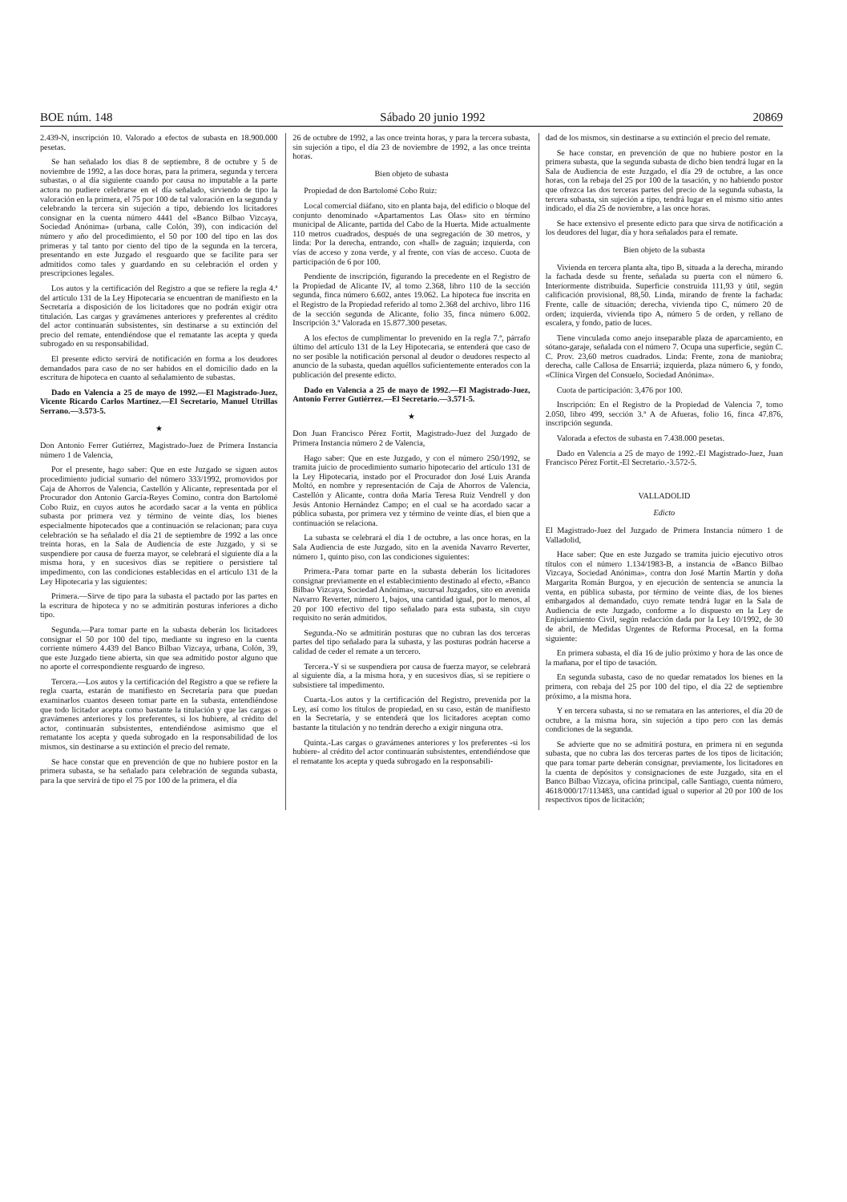BOE núm. 148 Sábado 20 junio 1992 20869
2.439-N, inscripción 10. Valorado a efectos de subasta en 18.900.000 pesetas.
Se han señalado los días 8 de septiembre, 8 de octubre y 5 de noviembre de 1992, a las doce horas, para la primera, segunda y tercera subastas, o al día siguiente cuando por causa no imputable a la parte actora no pudiere celebrarse en el día señalado, sirviendo de tipo la valoración en la primera, el 75 por 100 de tal valoración en la segunda y celebrando la tercera sin sujeción a tipo, debiendo los licitadores consignar en la cuenta número 4441 del «Banco Bilbao Vizcaya, Sociedad Anónima» (urbana, calle Colón, 39), con indicación del número y año del procedimiento, el 50 por 100 del tipo en las dos primeras y tal tanto por ciento del tipo de la segunda en la tercera, presentando en este Juzgado el resguardo que se facilite para ser admitidos como tales y guardando en su celebración el orden y prescripciones legales.
Los autos y la certificación del Registro a que se refiere la regla 4.ª del artículo 131 de la Ley Hipotecaria se encuentran de manifiesto en la Secretaría a disposición de los licitadores que no podrán exigir otra titulación. Las cargas y gravámenes anteriores y preferentes al crédito del actor continuarán subsistentes, sin destinarse a su extinción del precio del remate, entendiéndose que el rematante las acepta y queda subrogado en su responsabilidad.
El presente edicto servirá de notificación en forma a los deudores demandados para caso de no ser habidos en el domicilio dado en la escritura de hipoteca en cuanto al señalamiento de subastas.
Dado en Valencia a 25 de mayo de 1992.—El Magistrado-Juez, Vicente Ricardo Carlos Martínez.—El Secretario, Manuel Utrillas Serrano.—3.573-5.
★
Don Antonio Ferrer Gutiérrez, Magistrado-Juez de Primera Instancia número 1 de Valencia,
Por el presente, hago saber: Que en este Juzgado se siguen autos procedimiento judicial sumario del número 333/1992, promovidos por Caja de Ahorros de Valencia, Castellón y Alicante, representada por el Procurador don Antonio García-Reyes Comino, contra don Bartolomé Cobo Ruiz, en cuyos autos he acordado sacar a la venta en pública subasta por primera vez y término de veinte días, los bienes especialmente hipotecados que a continuación se relacionan; para cuya celebración se ha señalado el día 21 de septiembre de 1992 a las once treinta horas, en la Sala de Audiencia de este Juzgado, y si se suspendiere por causa de fuerza mayor, se celebrará el siguiente día a la misma hora, y en sucesivos días se repitiere o persistiere tal impedimento, con las condiciones establecidas en el artículo 131 de la Ley Hipotecaria y las siguientes:
Primera.—Sirve de tipo para la subasta el pactado por las partes en la escritura de hipoteca y no se admitirán posturas inferiores a dicho tipo.
Segunda.—Para tomar parte en la subasta deberán los licitadores consignar el 50 por 100 del tipo, mediante su ingreso en la cuenta corriente número 4.439 del Banco Bilbao Vizcaya, urbana, Colón, 39, que este Juzgado tiene abierta, sin que sea admitido postor alguno que no aporte el correspondiente resguardo de ingreso.
Tercera.—Los autos y la certificación del Registro a que se refiere la regla cuarta, estarán de manifiesto en Secretaría para que puedan examinarlos cuantos deseen tomar parte en la subasta, entendiéndose que todo licitador acepta como bastante la titulación y que las cargas o gravámenes anteriores y los preferentes, si los hubiere, al crédito del actor, continuarán subsistentes, entendiéndose asimismo que el rematante los acepta y queda subrogado en la responsabilidad de los mismos, sin destinarse a su extinción el precio del remate.
Se hace constar que en prevención de que no hubiere postor en la primera subasta, se ha señalado para celebración de segunda subasta, para la que servirá de tipo el 75 por 100 de la primera, el día
26 de octubre de 1992, a las once treinta horas, y para la tercera subasta, sin sujeción a tipo, el día 23 de noviembre de 1992, a las once treinta horas.
Bien objeto de subasta
Propiedad de don Bartolomé Cobo Ruiz:
Local comercial diáfano, sito en planta baja, del edificio o bloque del conjunto denominado «Apartamentos Las Olas» sito en término municipal de Alicante, partida del Cabo de la Huerta. Mide actualmente 110 metros cuadrados, después de una segregación de 30 metros, y linda: Por la derecha, entrando, con «hall» de zaguán; izquierda, con vías de acceso y zona verde, y al frente, con vías de acceso. Cuota de participación de 6 por 100.
Pendiente de inscripción, figurando la precedente en el Registro de la Propiedad de Alicante IV, al tomo 2.368, libro 110 de la sección segunda, finca número 6.602, antes 19.062. La hipoteca fue inscrita en el Registro de la Propiedad referido al tomo 2.368 del archivo, libro 116 de la sección segunda de Alicante, folio 35, finca número 6.002. Inscripción 3.ª Valorada en 15.877.300 pesetas.
A los efectos de cumplimentar lo prevenido en la regla 7.ª, párrafo último del artículo 131 de la Ley Hipotecaria, se entenderá que caso de no ser posible la notificación personal al deudor o deudores respecto al anuncio de la subasta, quedan aquéllos suficientemente enterados con la publicación del presente edicto.
Dado en Valencia a 25 de mayo de 1992.—El Magistrado-Juez, Antonio Ferrer Gutiérrez.—El Secretario.—3.571-5.
★
Don Juan Francisco Pérez Fortit, Magistrado-Juez del Juzgado de Primera Instancia número 2 de Valencia,
Hago saber: Que en este Juzgado, y con el número 250/1992, se tramita juicio de procedimiento sumario hipotecario del artículo 131 de la Ley Hipotecaria, instado por el Procurador don José Luis Aranda Moltó, en nombre y representación de Caja de Ahorros de Valencia, Castellón y Alicante, contra doña María Teresa Ruiz Vendrell y don Jesús Antonio Hernández Campo; en el cual se ha acordado sacar a pública subasta, por primera vez y término de veinte días, el bien que a continuación se relaciona.
La subasta se celebrará el día 1 de octubre, a las once horas, en la Sala Audiencia de este Juzgado, sito en la avenida Navarro Reverter, número 1, quinto piso, con las condiciones siguientes:
Primera.-Para tomar parte en la subasta deberán los licitadores consignar previamente en el establecimiento destinado al efecto, «Banco Bilbao Vizcaya, Sociedad Anónima», sucursal Juzgados, sito en avenida Navarro Reverter, número 1, bajos, una cantidad igual, por lo menos, al 20 por 100 efectivo del tipo señalado para esta subasta, sin cuyo requisito no serán admitidos.
Segunda.-No se admitirán posturas que no cubran las dos terceras partes del tipo señalado para la subasta, y las posturas podrán hacerse a calidad de ceder el remate a un tercero.
Tercera.-Y si se suspendiera por causa de fuerza mayor, se celebrará al siguiente día, a la misma hora, y en sucesivos días, si se repitiere o subsistiere tal impedimento.
Cuarta.-Los autos y la certificación del Registro, prevenida por la Ley, así como los títulos de propiedad, en su caso, están de manifiesto en la Secretaría, y se entenderá que los licitadores aceptan como bastante la titulación y no tendrán derecho a exigir ninguna otra.
Quinta.-Las cargas o gravámenes anteriores y los preferentes -si los hubiere- al crédito del actor continuarán subsistentes, entendiéndose que el rematante los acepta y queda subrogado en la responsabili-
dad de los mismos, sin destinarse a su extinción el precio del remate.
Se hace constar, en prevención de que no hubiere postor en la primera subasta, que la segunda subasta de dicho bien tendrá lugar en la Sala de Audiencia de este Juzgado, el día 29 de octubre, a las once horas, con la rebaja del 25 por 100 de la tasación, y no habiendo postor que ofrezca las dos terceras partes del precio de la segunda subasta, la tercera subasta, sin sujeción a tipo, tendrá lugar en el mismo sitio antes indicado, el día 25 de noviembre, a las once horas.
Se hace extensivo el presente edicto para que sirva de notificación a los deudores del lugar, día y hora señalados para el remate.
Bien objeto de la subasta
Vivienda en tercera planta alta, tipo B, situada a la derecha, mirando la fachada desde su frente, señalada su puerta con el número 6. Interiormente distribuida. Superficie construida 111,93 y útil, según calificación provisional, 88,50. Linda, mirando de frente la fachada: Frente, calle de situación; derecha, vivienda tipo C, número 20 de orden; izquierda, vivienda tipo A, número 5 de orden, y rellano de escalera, y fondo, patio de luces.
Tiene vinculada como anejo inseparable plaza de aparcamiento, en sótano-garaje, señalada con el número 7. Ocupa una superficie, según C. C. Prov. 23,60 metros cuadrados. Linda: Frente, zona de maniobra; derecha, calle Callosa de Ensarriá; izquierda, plaza número 6, y fondo, «Clínica Virgen del Consuelo, Sociedad Anónima».
Cuota de participación: 3,476 por 100.
Inscripción: En el Registro de la Propiedad de Valencia 7, tomo 2.050, libro 499, sección 3.ª A de Afueras, folio 16, finca 47.876, inscripción segunda.
Valorada a efectos de subasta en 7.438.000 pesetas.
Dado en Valencia a 25 de mayo de 1992.-El Magistrado-Juez, Juan Francisco Pérez Fortit.-El Secretario.-3.572-5.
VALLADOLID
Edicto
El Magistrado-Juez del Juzgado de Primera Instancia número 1 de Valladolid,
Hace saber: Que en este Juzgado se tramita juicio ejecutivo otros títulos con el número 1.134/1983-B, a instancia de «Banco Bilbao Vizcaya, Sociedad Anónima», contra don José Martín Martín y doña Margarita Román Burgoa, y en ejecución de sentencia se anuncia la venta, en pública subasta, por término de veinte días, de los bienes embargados al demandado, cuyo remate tendrá lugar en la Sala de Audiencia de este Juzgado, conforme a lo dispuesto en la Ley de Enjuiciamiento Civil, según redacción dada por la Ley 10/1992, de 30 de abril, de Medidas Urgentes de Reforma Procesal, en la forma siguiente:
En primera subasta, el día 16 de julio próximo y hora de las once de la mañana, por el tipo de tasación.
En segunda subasta, caso de no quedar rematados los bienes en la primera, con rebaja del 25 por 100 del tipo, el día 22 de septiembre próximo, a la misma hora.
Y en tercera subasta, si no se rematara en las anteriores, el día 20 de octubre, a la misma hora, sin sujeción a tipo pero con las demás condiciones de la segunda.
Se advierte que no se admitirá postura, en primera ni en segunda subasta, que no cubra las dos terceras partes de los tipos de licitación; que para tomar parte deberán consignar, previamente, los licitadores en la cuenta de depósitos y consignaciones de este Juzgado, sita en el Banco Bilbao Vizcaya, oficina principal, calle Santiago, cuenta número, 4618/000/17/113483, una cantidad igual o superior al 20 por 100 de los respectivos tipos de licitación;